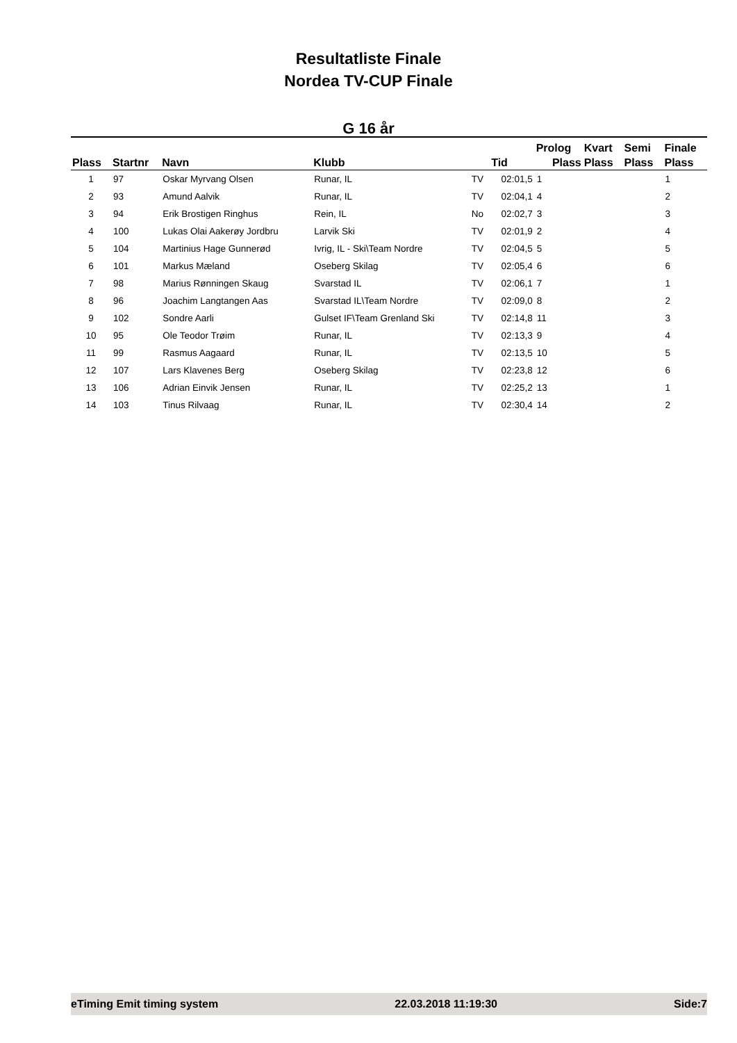Resultatliste Finale
Nordea TV-CUP Finale
G 16 år
| | | | | | | Prolog | Kvart | Semi | Finale |
| --- | --- | --- | --- | --- | --- | --- | --- | --- | --- |
| Plass | Startnr | Navn | Klubb | | Tid | Plass | Plass | Plass | Plass |
| 1 | 97 | Oskar Myrvang Olsen | Runar, IL | TV | 02:01,5 | 1 | | | 1 |
| 2 | 93 | Amund Aalvik | Runar, IL | TV | 02:04,1 | 4 | | | 2 |
| 3 | 94 | Erik Brostigen Ringhus | Rein, IL | No | 02:02,7 | 3 | | | 3 |
| 4 | 100 | Lukas Olai Aakerøy Jordbru | Larvik Ski | TV | 02:01,9 | 2 | | | 4 |
| 5 | 104 | Martinius Hage Gunnerød | Ivrig, IL - Ski\Team Nordre | TV | 02:04,5 | 5 | | | 5 |
| 6 | 101 | Markus Mæland | Oseberg Skilag | TV | 02:05,4 | 6 | | | 6 |
| 7 | 98 | Marius Rønningen Skaug | Svarstad IL | TV | 02:06,1 | 7 | | | 1 |
| 8 | 96 | Joachim Langtangen Aas | Svarstad IL\Team Nordre | TV | 02:09,0 | 8 | | | 2 |
| 9 | 102 | Sondre Aarli | Gulset IF\Team Grenland Ski | TV | 02:14,8 | 11 | | | 3 |
| 10 | 95 | Ole Teodor Trøim | Runar, IL | TV | 02:13,3 | 9 | | | 4 |
| 11 | 99 | Rasmus Aagaard | Runar, IL | TV | 02:13,5 | 10 | | | 5 |
| 12 | 107 | Lars Klavenes Berg | Oseberg Skilag | TV | 02:23,8 | 12 | | | 6 |
| 13 | 106 | Adrian Einvik Jensen | Runar, IL | TV | 02:25,2 | 13 | | | 1 |
| 14 | 103 | Tinus Rilvaag | Runar, IL | TV | 02:30,4 | 14 | | | 2 |
eTiming Emit timing system 22.03.2018 11:19:30 Side:7